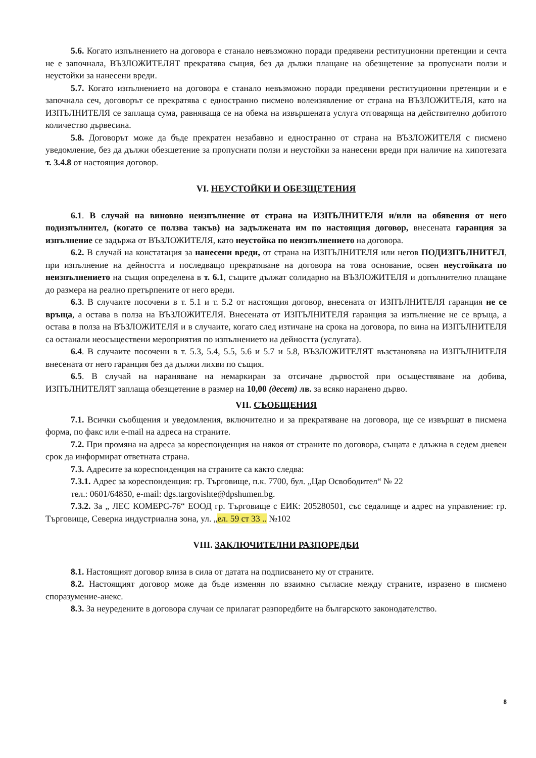5.6. Когато изпълнението на договора е станало невъзможно поради предявени реституционни претенции и сечта не е започнала, ВЪЗЛОЖИТЕЛЯТ прекратява същия, без да дължи плащане на обезщетение за пропуснати ползи и неустойки за нанесени вреди.
5.7. Когато изпълнението на договора е станало невъзможно поради предявени реституционни претенции и е започнала сеч, договорът се прекратява с едностранно писмено волеизявление от страна на ВЪЗЛОЖИТЕЛЯ, като на ИЗПЪЛНИТЕЛЯ се заплаща сума, равняваща се на обема на извършената услуга отговаряща на действително добитото количество дървесина.
5.8. Договорът може да бъде прекратен незабавно и едностранно от страна на ВЪЗЛОЖИТЕЛЯ с писмено уведомление, без да дължи обезщетение за пропуснати ползи и неустойки за нанесени вреди при наличие на хипотезата т. 3.4.8 от настоящия договор.
VI. НЕУСТОЙКИ И ОБЕЗЩЕТЕНИЯ
6.1. В случай на виновно неизпълнение от страна на ИЗПЪЛНИТЕЛЯ и/или на обявения от него подизпълнител, (когато се ползва такъв) на задължената им по настоящия договор, внесената гаранция за изпълнение се задържа от ВЪЗЛОЖИТЕЛЯ, като неустойка по неизпълнението на договора.
6.2. В случай на констатация за нанесени вреди, от страна на ИЗПЪЛНИТЕЛЯ или негов ПОДИЗПЪЛНИТЕЛ, при изпълнение на дейността и последващо прекратяване на договора на това основание, освен неустойката по неизпълнението на същия определена в т. 6.1, същите дължат солидарно на ВЪЗЛОЖИТЕЛЯ и допълнително плащане до размера на реално претърпените от него вреди.
6.3. В случаите посочени в т. 5.1 и т. 5.2 от настоящия договор, внесената от ИЗПЪЛНИТЕЛЯ гаранция не се връща, а остава в полза на ВЪЗЛОЖИТЕЛЯ. Внесената от ИЗПЪЛНИТЕЛЯ гаранция за изпълнение не се връща, а остава в полза на ВЪЗЛОЖИТЕЛЯ и в случаите, когато след изтичане на срока на договора, по вина на ИЗПЪЛНИТЕЛЯ са останали неосъществени мероприятия по изпълнението на дейността (услугата).
6.4. В случаите посочени в т. 5.3, 5.4, 5.5, 5.6 и 5.7 и 5.8, ВЪЗЛОЖИТЕЛЯТ възстановява на ИЗПЪЛНИТЕЛЯ внесената от него гаранция без да дължи лихви по същия.
6.5. В случай на нараняване на немаркиран за отсичане дървостой при осъществяване на добива, ИЗПЪЛНИТЕЛЯТ заплаща обезщетение в размер на 10,00 (десет) лв. за всяко наранено дърво.
VII. СЪОБЩЕНИЯ
7.1. Всички съобщения и уведомления, включително и за прекратяване на договора, ще се извършат в писмена форма, по факс или e-mail на адреса на страните.
7.2. При промяна на адреса за кореспонденция на някоя от страните по договора, същата е длъжна в седем дневен срок да информират ответната страна.
7.3. Адресите за кореспонденция на страните са както следва:
7.3.1. Адрес за кореспонденция: гр. Търговище, п.к. 7700, бул. „Цар Освободител“ № 22
тел.: 0601/64850, e-mail: dgs.targovishte@dpshumen.bg.
7.3.2. За „ ЛЕС КОМЕРС-76“ ЕООД гр. Търговище с ЕИК: 205280501, със седалище и адрес на управление: гр. Търговище, Северна индустриална зона, ул. „ел. 59 ст 33 .. №102
VIII. ЗАКЛЮЧИТЕЛНИ РАЗПОРЕДБИ
8.1. Настоящият договор влиза в сила от датата на подписването му от страните.
8.2. Настоящият договор може да бъде изменян по взаимно съгласие между страните, изразено в писмено споразумение-анекс.
8.3. За неуредените в договора случаи се прилагат разпоредбите на българското законодателство.
8